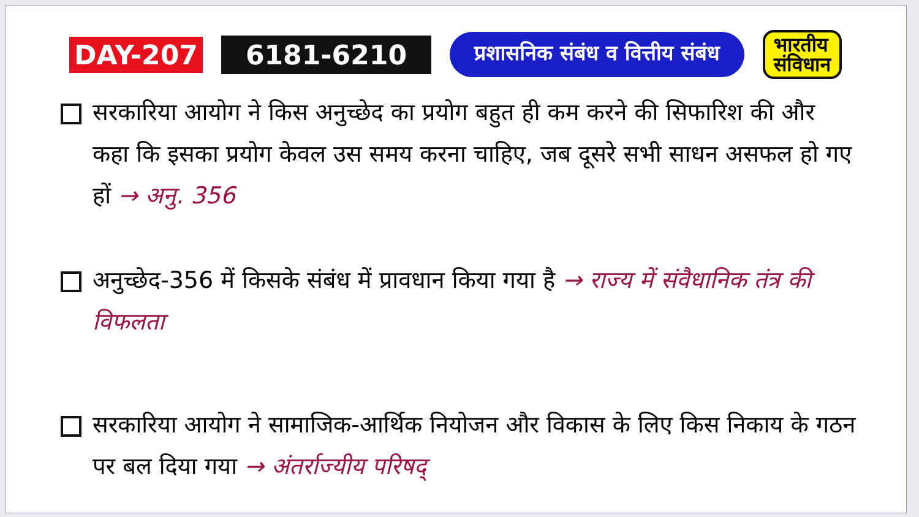DAY-207 6181-6210 प्रशासनिक संबंध व वित्तीय संबंध भारतीय
संविधान
सरकारिया आयोग ने किस अनुच्छेद का प्रयोग बहुत ही कम करने की सिफारिश की और कहा कि इसका प्रयोग केवल उस समय करना चाहिए, जब दूसरे सभी साधन असफल हो गए हों → अनु. 356
अनुच्छेद-356 में किसके संबंध में प्रावधान किया गया है → राज्य में संवैधानिक तंत्र की विफलता
सरकारिया आयोग ने सामाजिक-आर्थिक नियोजन और विकास के लिए किस निकाय के गठन पर बल दिया गया → अंतर्राज्यीय परिषद्